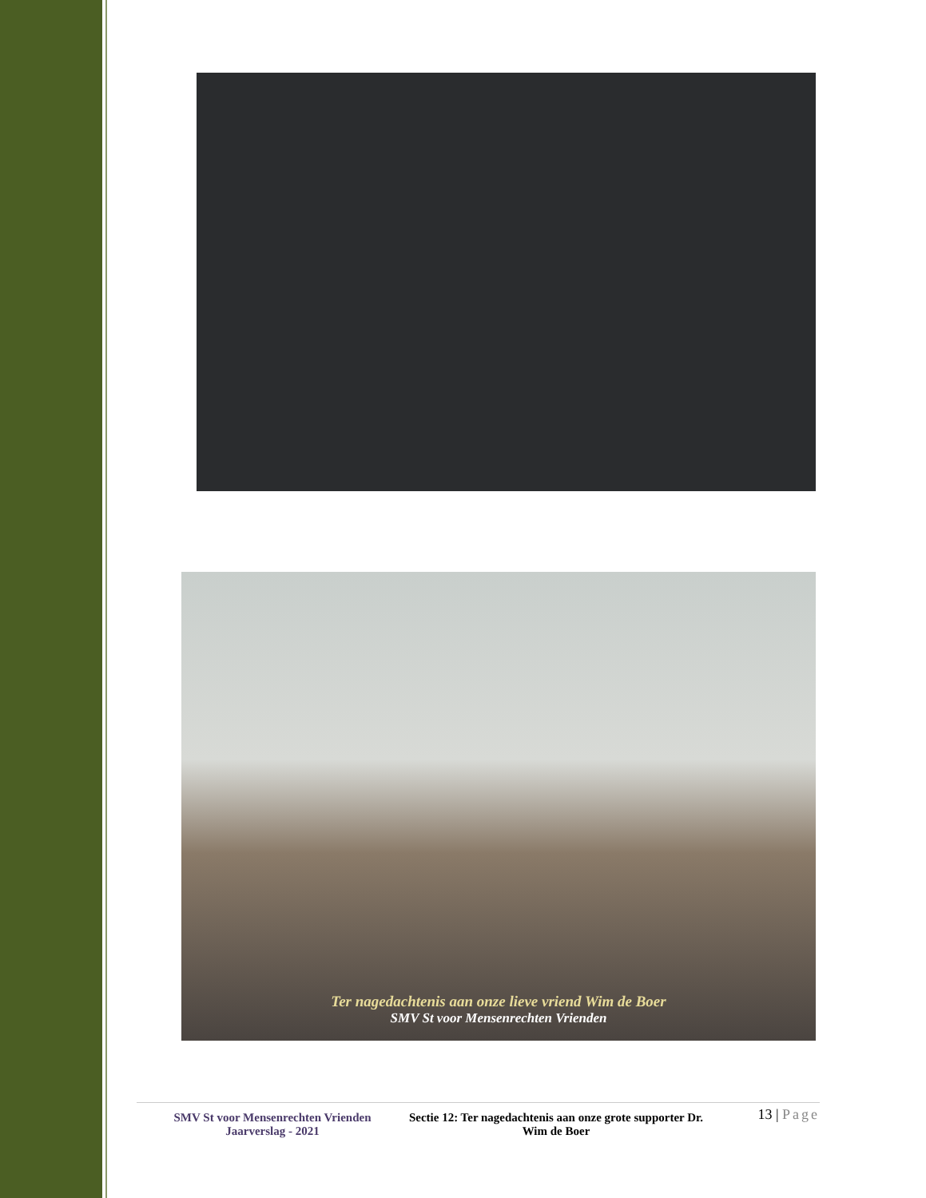Ter nagedachtenis aan onze lieve vriend Wim de Boer
SMV St voor Mensenrechten Vrienden
SMV St voor Mensenrechten Vrienden
Jaarverslag - 2021
Sectie 12: Ter nagedachtenis aan onze grote supporter Dr. Wim de Boer
13 | Page